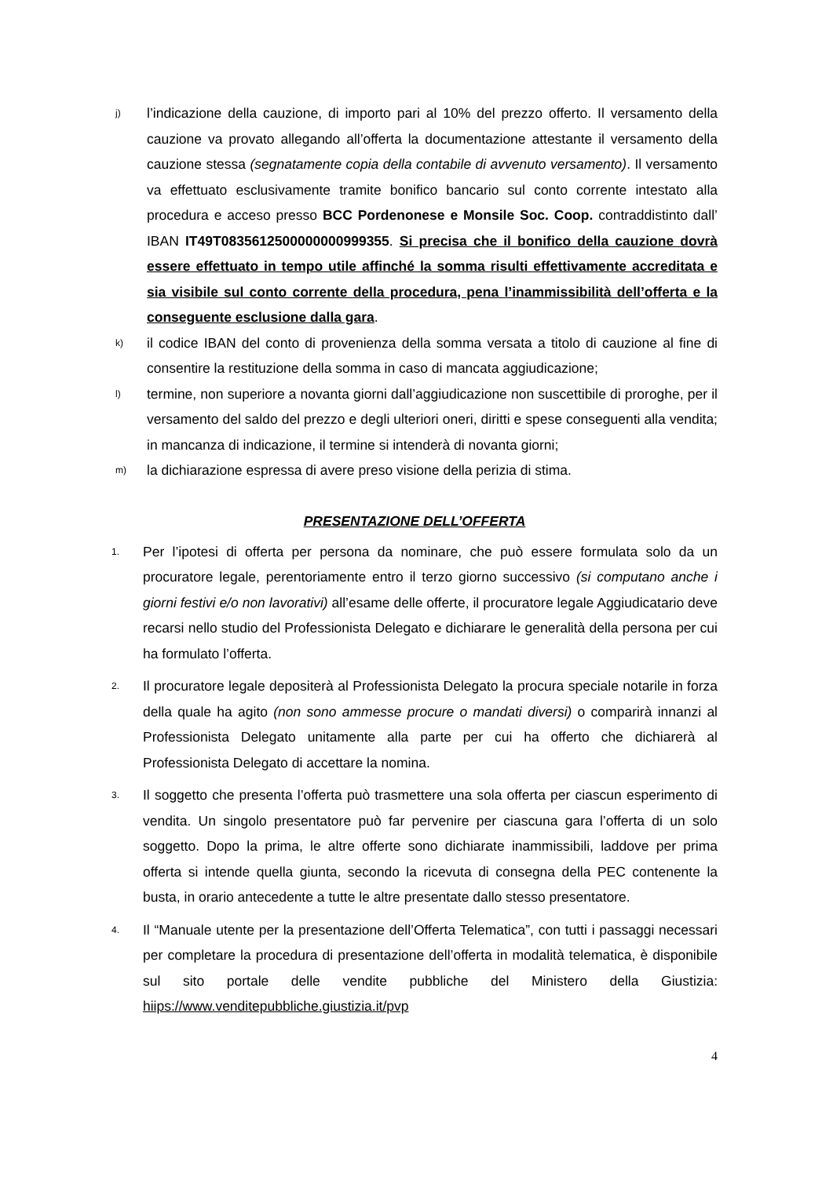j) l’indicazione della cauzione, di importo pari al 10% del prezzo offerto. Il versamento della cauzione va provato allegando all’offerta la documentazione attestante il versamento della cauzione stessa (segnatamente copia della contabile di avvenuto versamento). Il versamento va effettuato esclusivamente tramite bonifico bancario sul conto corrente intestato alla procedura e acceso presso BCC Pordenonese e Monsile Soc. Coop. contraddistinto dall’ IBAN IT49T0835612500000000999355. Si precisa che il bonifico della cauzione dovrà essere effettuato in tempo utile affinché la somma risulti effettivamente accreditata e sia visibile sul conto corrente della procedura, pena l’inammissibilità dell’offerta e la conseguente esclusione dalla gara.
k) il codice IBAN del conto di provenienza della somma versata a titolo di cauzione al fine di consentire la restituzione della somma in caso di mancata aggiudicazione;
l) termine, non superiore a novanta giorni dall’aggiudicazione non suscettibile di proroghe, per il versamento del saldo del prezzo e degli ulteriori oneri, diritti e spese conseguenti alla vendita; in mancanza di indicazione, il termine si intenderà di novanta giorni;
m) la dichiarazione espressa di avere preso visione della perizia di stima.
PRESENTAZIONE DELL’OFFERTA
1. Per l’ipotesi di offerta per persona da nominare, che può essere formulata solo da un procuratore legale, perentoriamente entro il terzo giorno successivo (si computano anche i giorni festivi e/o non lavorativi) all’esame delle offerte, il procuratore legale Aggiudicatario deve recarsi nello studio del Professionista Delegato e dichiarare le generalità della persona per cui ha formulato l’offerta.
2. Il procuratore legale depositerà al Professionista Delegato la procura speciale notarile in forza della quale ha agito (non sono ammesse procure o mandati diversi) o comparirà innanzi al Professionista Delegato unitamente alla parte per cui ha offerto che dichiarerà al Professionista Delegato di accettare la nomina.
3. Il soggetto che presenta l’offerta può trasmettere una sola offerta per ciascun esperimento di vendita. Un singolo presentatore può far pervenire per ciascuna gara l’offerta di un solo soggetto. Dopo la prima, le altre offerte sono dichiarate inammissibili, laddove per prima offerta si intende quella giunta, secondo la ricevuta di consegna della PEC contenente la busta, in orario antecedente a tutte le altre presentate dallo stesso presentatore.
4. Il “Manuale utente per la presentazione dell’Offerta Telematica”, con tutti i passaggi necessari per completare la procedura di presentazione dell’offerta in modalità telematica, è disponibile sul sito portale delle vendite pubbliche del Ministero della Giustizia: hiips://www.venditepubbliche.giustizia.it/pvp
4